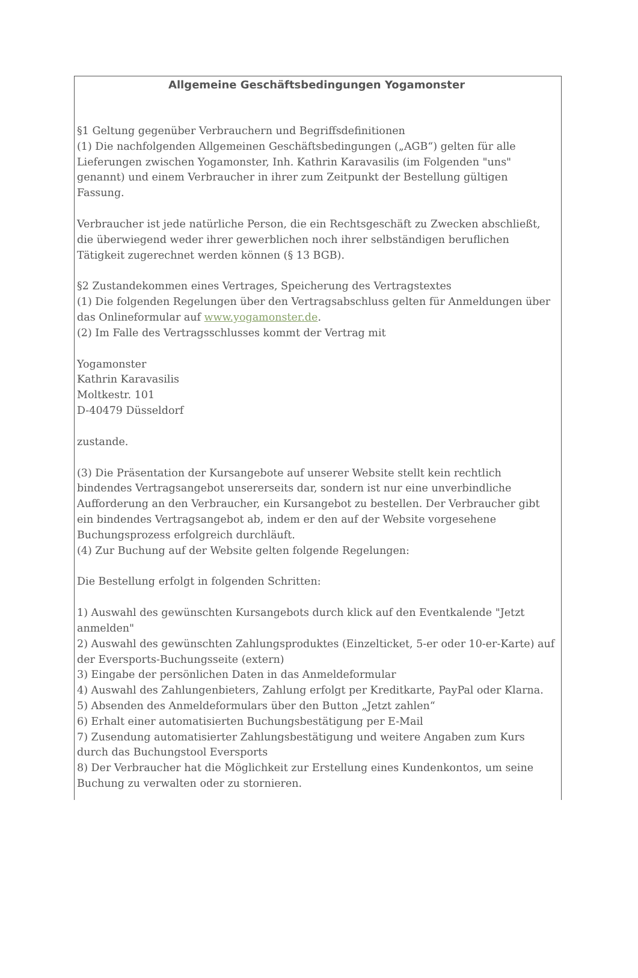Allgemeine Geschäftsbedingungen Yogamonster
§1 Geltung gegenüber Verbrauchern und Begriffsdefinitionen
(1) Die nachfolgenden Allgemeinen Geschäftsbedingungen („AGB“) gelten für alle Lieferungen zwischen Yogamonster, Inh. Kathrin Karavasilis (im Folgenden "uns" genannt) und einem Verbraucher in ihrer zum Zeitpunkt der Bestellung gültigen Fassung.
Verbraucher ist jede natürliche Person, die ein Rechtsgeschäft zu Zwecken abschließt, die überwiegend weder ihrer gewerblichen noch ihrer selbständigen beruflichen Tätigkeit zugerechnet werden können (§ 13 BGB).
§2 Zustandekommen eines Vertrages, Speicherung des Vertragstextes
(1) Die folgenden Regelungen über den Vertragsabschluss gelten für Anmeldungen über das Onlineformular auf www.yogamonster.de.
(2) Im Falle des Vertragsschlusses kommt der Vertrag mit
Yogamonster
Kathrin Karavasilis
Moltkestr. 101
D-40479 Düsseldorf
zustande.
(3) Die Präsentation der Kursangebote auf unserer Website stellt kein rechtlich bindendes Vertragsangebot unsererseits dar, sondern ist nur eine unverbindliche Aufforderung an den Verbraucher, ein Kursangebot zu bestellen. Der Verbraucher gibt ein bindendes Vertragsangebot ab, indem er den auf der Website vorgesehene Buchungsprozess erfolgreich durchläuft.
(4) Zur Buchung auf der Website gelten folgende Regelungen:
Die Bestellung erfolgt in folgenden Schritten:
1) Auswahl des gewünschten Kursangebots durch klick auf den Eventkalende "Jetzt anmelden"
2) Auswahl des gewünschten Zahlungsproduktes (Einzelticket, 5-er oder 10-er-Karte) auf der Eversports-Buchungsseite (extern)
3) Eingabe der persönlichen Daten in das Anmeldeformular
4) Auswahl des Zahlungenbieters, Zahlung erfolgt per Kreditkarte, PayPal oder Klarna.
5) Absenden des Anmeldeformulars über den Button „Jetzt zahlen“
6) Erhalt einer automatisierten Buchungsbestätigung per E-Mail
7) Zusendung automatisierter Zahlungsbestätigung und weitere Angaben zum Kurs durch das Buchungstool Eversports
8) Der Verbraucher hat die Möglichkeit zur Erstellung eines Kundenkontos, um seine Buchung zu verwalten oder zu stornieren.